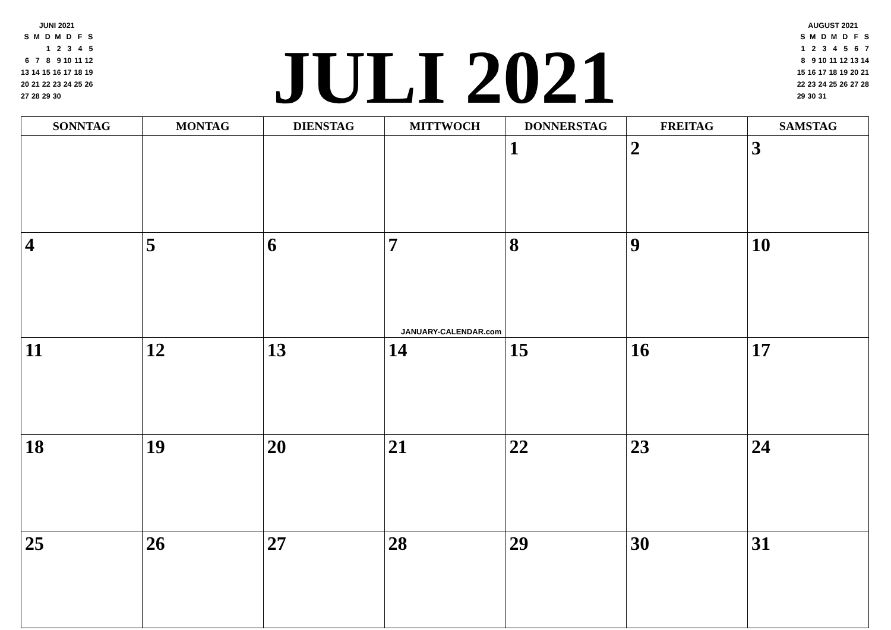JUNI 2021
| S | M | D | M | D | F | S |
| --- | --- | --- | --- | --- | --- | --- |
| | | 1 | 2 | 3 | 4 | 5 |
| 6 | 7 | 8 | 9 | 10 | 11 | 12 |
| 13 | 14 | 15 | 16 | 17 | 18 | 19 |
| 20 | 21 | 22 | 23 | 24 | 25 | 26 |
| 27 | 28 | 29 | 30 | | | |
JULI 2021
AUGUST 2021
| S | M | D | M | D | F | S |
| --- | --- | --- | --- | --- | --- | --- |
| 1 | 2 | 3 | 4 | 5 | 6 | 7 |
| 8 | 9 | 10 | 11 | 12 | 13 | 14 |
| 15 | 16 | 17 | 18 | 19 | 20 | 21 |
| 22 | 23 | 24 | 25 | 26 | 27 | 28 |
| 29 | 30 | 31 | | | | |
| SONNTAG | MONTAG | DIENSTAG | MITTWOCH | DONNERSTAG | FREITAG | SAMSTAG |
| --- | --- | --- | --- | --- | --- | --- |
| | | | | 1 | 2 | 3 |
| 4 | 5 | 6 | 7 JANUARY-CALENDAR.com | 8 | 9 | 10 |
| 11 | 12 | 13 | 14 | 15 | 16 | 17 |
| 18 | 19 | 20 | 21 | 22 | 23 | 24 |
| 25 | 26 | 27 | 28 | 29 | 30 | 31 |